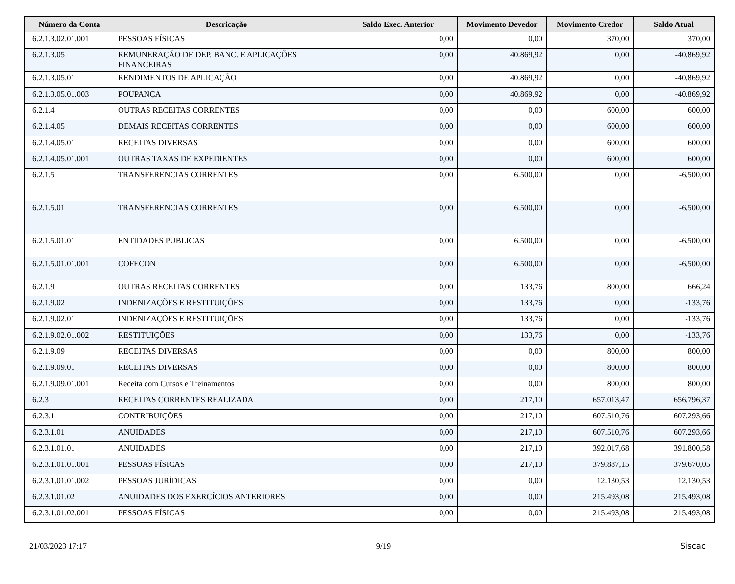| Número da Conta | Descricação | Saldo Exec. Anterior | Movimento Devedor | Movimento Credor | Saldo Atual |
| --- | --- | --- | --- | --- | --- |
| 6.2.1.3.02.01.001 | PESSOAS FÍSICAS | 0,00 | 0,00 | 370,00 | 370,00 |
| 6.2.1.3.05 | REMUNERAÇÃO DE DEP. BANC. E APLICAÇÕES FINANCEIRAS | 0,00 | 40.869,92 | 0,00 | -40.869,92 |
| 6.2.1.3.05.01 | RENDIMENTOS DE APLICAÇÃO | 0,00 | 40.869,92 | 0,00 | -40.869,92 |
| 6.2.1.3.05.01.003 | POUPANÇA | 0,00 | 40.869,92 | 0,00 | -40.869,92 |
| 6.2.1.4 | OUTRAS RECEITAS CORRENTES | 0,00 | 0,00 | 600,00 | 600,00 |
| 6.2.1.4.05 | DEMAIS RECEITAS CORRENTES | 0,00 | 0,00 | 600,00 | 600,00 |
| 6.2.1.4.05.01 | RECEITAS DIVERSAS | 0,00 | 0,00 | 600,00 | 600,00 |
| 6.2.1.4.05.01.001 | OUTRAS TAXAS DE EXPEDIENTES | 0,00 | 0,00 | 600,00 | 600,00 |
| 6.2.1.5 | TRANSFERENCIAS CORRENTES | 0,00 | 6.500,00 | 0,00 | -6.500,00 |
| 6.2.1.5.01 | TRANSFERENCIAS CORRENTES | 0,00 | 6.500,00 | 0,00 | -6.500,00 |
| 6.2.1.5.01.01 | ENTIDADES PUBLICAS | 0,00 | 6.500,00 | 0,00 | -6.500,00 |
| 6.2.1.5.01.01.001 | COFECON | 0,00 | 6.500,00 | 0,00 | -6.500,00 |
| 6.2.1.9 | OUTRAS RECEITAS CORRENTES | 0,00 | 133,76 | 800,00 | 666,24 |
| 6.2.1.9.02 | INDENIZAÇÕES E RESTITUIÇÕES | 0,00 | 133,76 | 0,00 | -133,76 |
| 6.2.1.9.02.01 | INDENIZAÇÕES E RESTITUIÇÕES | 0,00 | 133,76 | 0,00 | -133,76 |
| 6.2.1.9.02.01.002 | RESTITUIÇÕES | 0,00 | 133,76 | 0,00 | -133,76 |
| 6.2.1.9.09 | RECEITAS DIVERSAS | 0,00 | 0,00 | 800,00 | 800,00 |
| 6.2.1.9.09.01 | RECEITAS DIVERSAS | 0,00 | 0,00 | 800,00 | 800,00 |
| 6.2.1.9.09.01.001 | Receita com Cursos e Treinamentos | 0,00 | 0,00 | 800,00 | 800,00 |
| 6.2.3 | RECEITAS CORRENTES REALIZADA | 0,00 | 217,10 | 657.013,47 | 656.796,37 |
| 6.2.3.1 | CONTRIBUIÇÕES | 0,00 | 217,10 | 607.510,76 | 607.293,66 |
| 6.2.3.1.01 | ANUIDADES | 0,00 | 217,10 | 607.510,76 | 607.293,66 |
| 6.2.3.1.01.01 | ANUIDADES | 0,00 | 217,10 | 392.017,68 | 391.800,58 |
| 6.2.3.1.01.01.001 | PESSOAS FÍSICAS | 0,00 | 217,10 | 379.887,15 | 379.670,05 |
| 6.2.3.1.01.01.002 | PESSOAS JURÍDICAS | 0,00 | 0,00 | 12.130,53 | 12.130,53 |
| 6.2.3.1.01.02 | ANUIDADES DOS EXERCÍCIOS ANTERIORES | 0,00 | 0,00 | 215.493,08 | 215.493,08 |
| 6.2.3.1.01.02.001 | PESSOAS FÍSICAS | 0,00 | 0,00 | 215.493,08 | 215.493,08 |
21/03/2023 17:17 9/19 Siscac